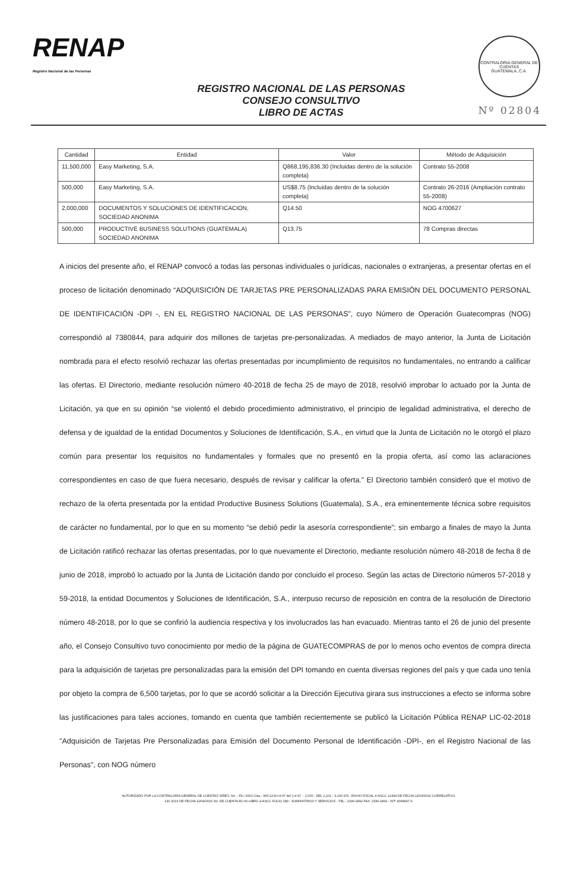RENAP
Registro Nacional de las Personas
REGISTRO NACIONAL DE LAS PERSONAS
CONSEJO CONSULTIVO
LIBRO DE ACTAS
CONTRALORIA GENERAL DE CUENTAS
GUATEMALA, C.A.
Nº 02804
| Cantidad | Entidad | Valor | Método de Adquisición |
| --- | --- | --- | --- |
| 11,500,000 | Easy Marketing, S.A. | Q868,195,836.30 (Incluidas dentro de la solución completa) | Contrato 55-2008 |
| 500,000 | Easy Marketing, S.A. | US$8.75 (Incluidas dentro de la solución completa) | Contrato 26-2016 (Ampliación contrato 55-2008) |
| 2,000,000 | DOCUMENTOS Y SOLUCIONES DE IDENTIFICACION, SOCIEDAD ANONIMA | Q14.50 | NOG 4700627 |
| 500,000 | PRODUCTIVE BUSINESS SOLUTIONS (GUATEMALA) SOCIEDAD ANONIMA | Q13.75 | 78 Compras directas |
A inicios del presente año, el RENAP convocó a todas las personas individuales o jurídicas, nacionales o extranjeras, a presentar ofertas en el proceso de licitación denominado “ADQUISICIÓN DE TARJETAS PRE PERSONALIZADAS PARA EMISIÓN DEL DOCUMENTO PERSONAL DE IDENTIFICACIÓN -DPI -, EN EL REGISTRO NACIONAL DE LAS PERSONAS”, cuyo Número de Operación Guatecompras (NOG) correspondió al 7380844, para adquirir dos millones de tarjetas pre-personalizadas. A mediados de mayo anterior, la Junta de Licitación nombrada para el efecto resolvió rechazar las ofertas presentadas por incumplimiento de requisitos no fundamentales, no entrando a calificar las ofertas. El Directorio, mediante resolución número 40-2018 de fecha 25 de mayo de 2018, resolvió improbar lo actuado por la Junta de Licitación, ya que en su opinión “se violentó el debido procedimiento administrativo, el principio de legalidad administrativa, el derecho de defensa y de igualdad de la entidad Documentos y Soluciones de Identificación, S.A., en virtud que la Junta de Licitación no le otorgó el plazo común para presentar los requisitos no fundamentales y formales que no presentó en la propia oferta, así como las aclaraciones correspondientes en caso de que fuera necesario, después de revisar y calificar la oferta.” El Directorio también consideró que el motivo de rechazo de la oferta presentada por la entidad Productive Business Solutions (Guatemala), S.A., era eminentemente técnica sobre requisitos de carácter no fundamental, por lo que en su momento “se debió pedir la asesoría correspondiente”; sin embargo a finales de mayo la Junta de Licitación ratificó rechazar las ofertas presentadas, por lo que nuevamente el Directorio, mediante resolución número 48-2018 de fecha 8 de junio de 2018, improbó lo actuado por la Junta de Licitación dando por concluido el proceso. Según las actas de Directorio números 57-2018 y 59-2018, la entidad Documentos y Soluciones de Identificación, S.A., interpuso recurso de reposición en contra de la resolución de Directorio número 48-2018, por lo que se confirió la audiencia respectiva y los involucrados las han evacuado. Mientras tanto el 26 de junio del presente año, el Consejo Consultivo tuvo conocimiento por medio de la página de GUATECOMPRAS de por lo menos ocho eventos de compra directa para la adquisición de tarjetas pre personalizadas para la emisión del DPI tomando en cuenta diversas regiones del país y que cada uno tenía por objeto la compra de 6,500 tarjetas, por lo que se acordó solicitar a la Dirección Ejecutiva girara sus instrucciones a efecto se informa sobre las justificaciones para tales acciones, tomando en cuenta que también recientemente se publicó la Licitación Pública RENAP LIC-02-2018 "Adquisición de Tarjetas Pre Personalizadas para Emisión del Documento Personal de Identificación -DPI-, en el Registro Nacional de las Personas", con NOG número
AUTORIZADO POR LA CONTRALORIA GENERAL DE CUENTAS S/RES. No. - Fb./ 2662 Clas.: 365-12-8-I-4-97 del 1-4-97. - 1,000 - DEL 2,101 - 3,100 S/S - ENVIO FISCAL 4-ASCC 12494 DE FECHA 11/04/2016 CORRELATIVO
130-2016 DE FECHA 11/04/2016 No. DE CUENTA R1-60 LIBRO 4-ASCC FOLIO 189 - SUMINISTROS Y SERVICIOS - TEL.: 2336-1892 FAX: 2336-1893 - NIT: 4068947-6